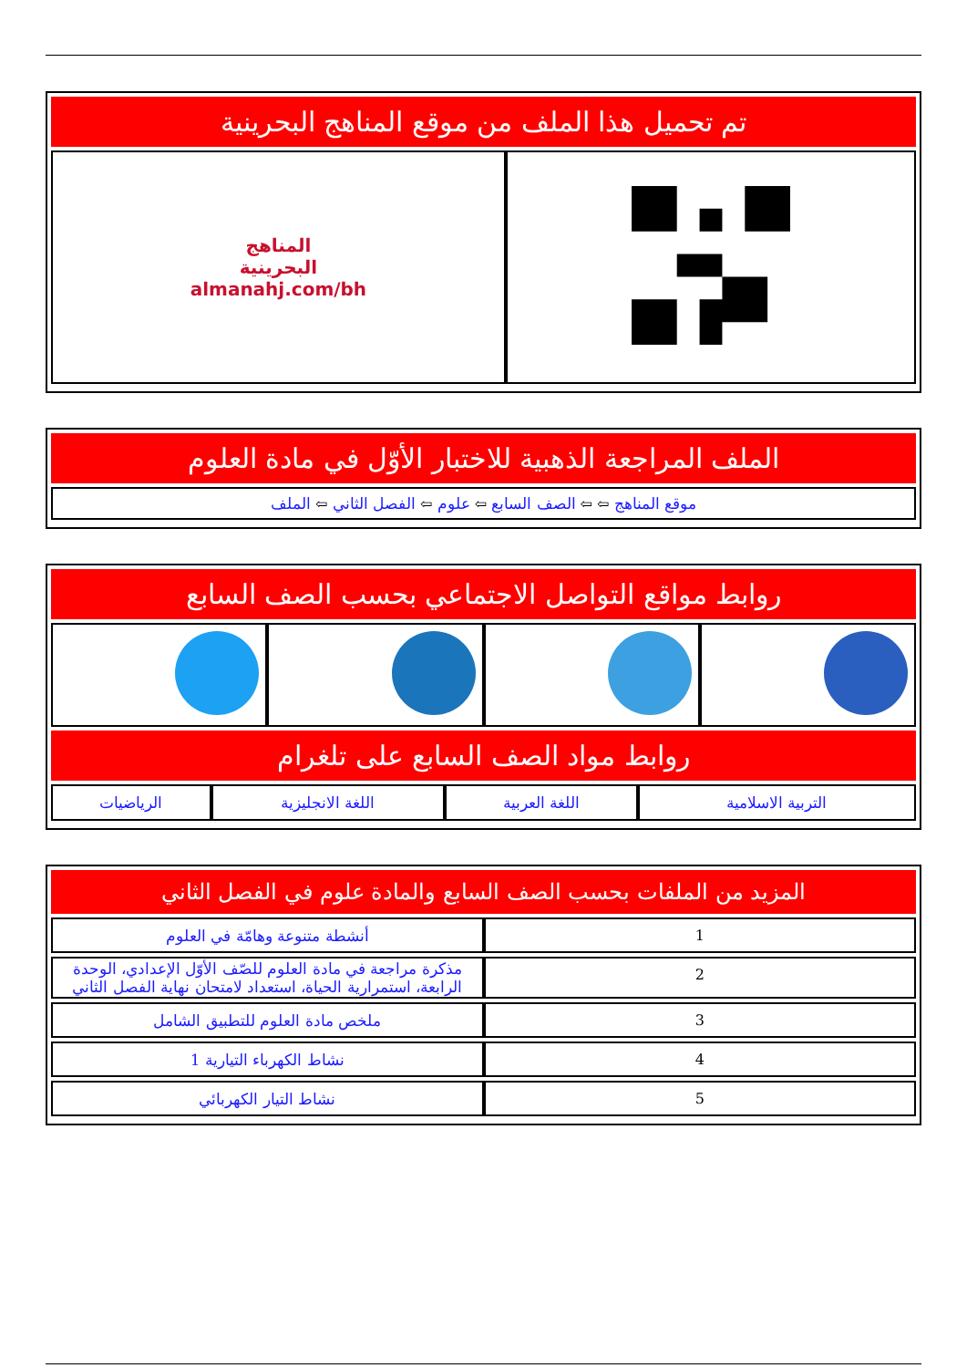تم تحميل هذا الملف من موقع المناهج البحرينية
| | المناهج البحرينية almanahj.com/bh |
الملف المراجعة الذهبية للاختبار الأوّل في مادة العلوم
| موقع المناهج ⇦ ⇦ الصف السابع ⇦ علوم ⇦ الفصل الثاني ⇦ الملف |
روابط مواقع التواصل الاجتماعي بحسب الصف السابع
روابط مواد الصف السابع على تلغرام
| التربية الاسلامية | اللغة العربية | اللغة الانجليزية | الرياضيات |
المزيد من الملفات بحسب الصف السابع والمادة علوم في الفصل الثاني
| 1 | أنشطة متنوعة وهامّة في العلوم |
| 2 | مذكرة مراجعة في مادة العلوم للصّف الأوّل الإعدادي، الوحدة الرابعة، استمرارية الحياة، استعداد لامتحان نهاية الفصل الثاني |
| 3 | ملخص مادة العلوم للتطبيق الشامل |
| 4 | نشاط الكهرباء التيارية 1 |
| 5 | نشاط التيار الكهربائي |